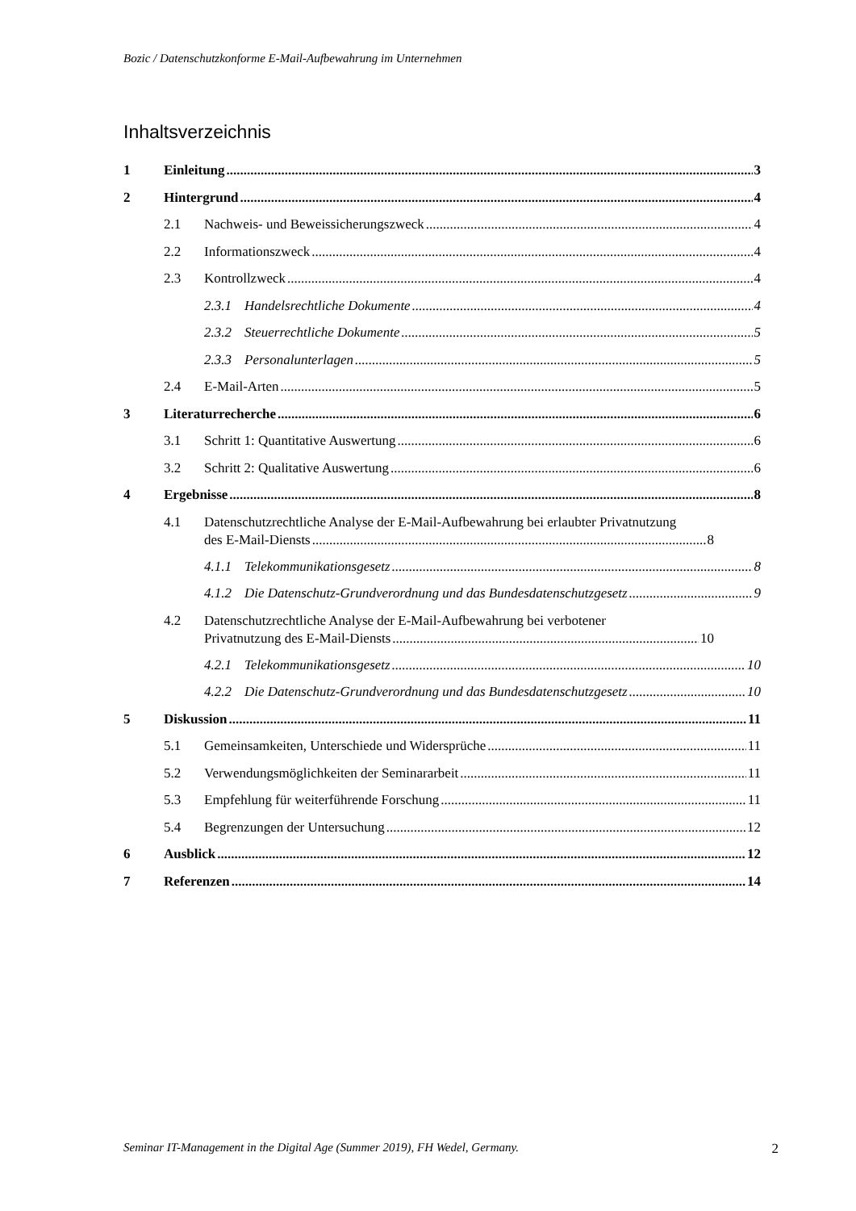Bozic / Datenschutzkonforme E-Mail-Aufbewahrung im Unternehmen
Inhaltsverzeichnis
1 Einleitung 3
2 Hintergrund 4
2.1 Nachweis- und Beweissicherungszweck 4
2.2 Informationszweck 4
2.3 Kontrollzweck 4
2.3.1 Handelsrechtliche Dokumente 4
2.3.2 Steuerrechtliche Dokumente 5
2.3.3 Personalunterlagen 5
2.4 E-Mail-Arten 5
3 Literaturrecherche 6
3.1 Schritt 1: Quantitative Auswertung 6
3.2 Schritt 2: Qualitative Auswertung 6
4 Ergebnisse 8
4.1 Datenschutzrechtliche Analyse der E-Mail-Aufbewahrung bei erlaubter Privatnutzung
des E-Mail-Diensts 8
4.1.1 Telekommunikationsgesetz 8
4.1.2 Die Datenschutz-Grundverordnung und das Bundesdatenschutzgesetz 9
4.2 Datenschutzrechtliche Analyse der E-Mail-Aufbewahrung bei verbotener
Privatnutzung des E-Mail-Diensts 10
4.2.1 Telekommunikationsgesetz 10
4.2.2 Die Datenschutz-Grundverordnung und das Bundesdatenschutzgesetz 10
5 Diskussion 11
5.1 Gemeinsamkeiten, Unterschiede und Widersprüche 11
5.2 Verwendungsmöglichkeiten der Seminararbeit 11
5.3 Empfehlung für weiterführende Forschung 11
5.4 Begrenzungen der Untersuchung 12
6 Ausblick 12
7 Referenzen 14
Seminar IT-Management in the Digital Age (Summer 2019), FH Wedel, Germany. 2